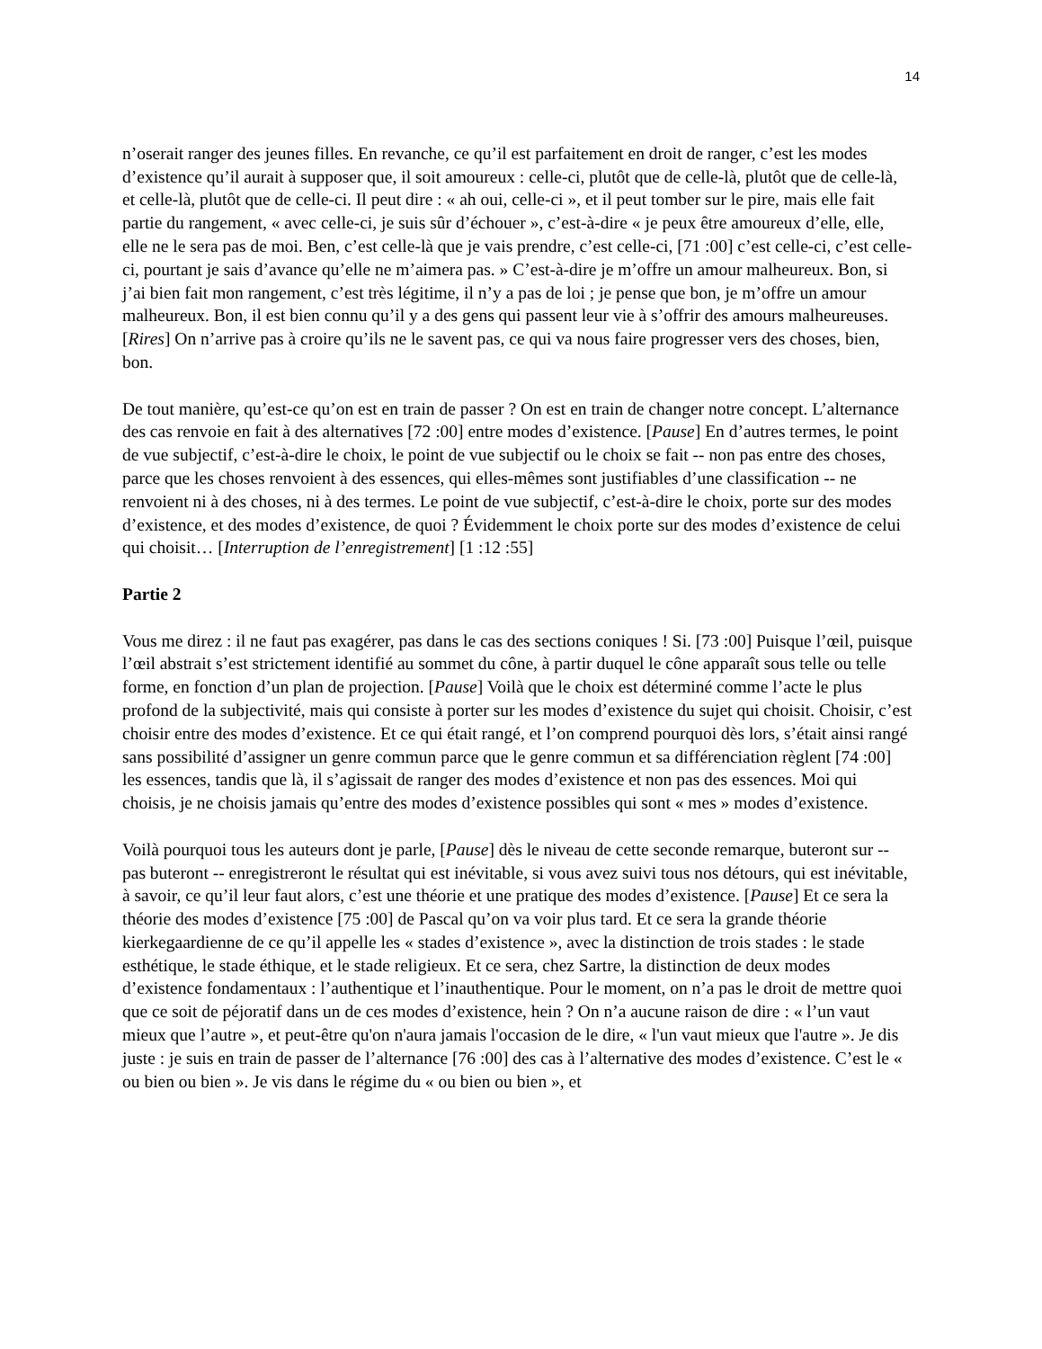14
n’oserait ranger des jeunes filles. En revanche, ce qu’il est parfaitement en droit de ranger, c’est les modes d’existence qu’il aurait à supposer que, il soit amoureux : celle-ci, plutôt que de celle-là, plutôt que de celle-là, et celle-là, plutôt que de celle-ci. Il peut dire : « ah oui, celle-ci », et il peut tomber sur le pire, mais elle fait partie du rangement, « avec celle-ci, je suis sûr d’échouer », c’est-à-dire « je peux être amoureux d’elle, elle, elle ne le sera pas de moi. Ben, c’est celle-là que je vais prendre, c’est celle-ci, [71 :00] c’est celle-ci, c’est celle-ci, pourtant je sais d’avance qu’elle ne m’aimera pas. » C’est-à-dire je m’offre un amour malheureux. Bon, si j’ai bien fait mon rangement, c’est très légitime, il n’y a pas de loi ; je pense que bon, je m’offre un amour malheureux. Bon, il est bien connu qu’il y a des gens qui passent leur vie à s’offrir des amours malheureuses. [Rires] On n’arrive pas à croire qu’ils ne le savent pas, ce qui va nous faire progresser vers des choses, bien, bon.
De tout manière, qu’est-ce qu’on est en train de passer ? On est en train de changer notre concept. L’alternance des cas renvoie en fait à des alternatives [72 :00] entre modes d’existence. [Pause] En d’autres termes, le point de vue subjectif, c’est-à-dire le choix, le point de vue subjectif ou le choix se fait -- non pas entre des choses, parce que les choses renvoient à des essences, qui elles-mêmes sont justifiables d’une classification -- ne renvoient ni à des choses, ni à des termes. Le point de vue subjectif, c’est-à-dire le choix, porte sur des modes d’existence, et des modes d’existence, de quoi ? Évidemment le choix porte sur des modes d’existence de celui qui choisit… [Interruption de l’enregistrement] [1 :12 :55]
Partie 2
Vous me direz : il ne faut pas exagérer, pas dans le cas des sections coniques ! Si. [73 :00] Puisque l’œil, puisque l’œil abstrait s’est strictement identifié au sommet du cône, à partir duquel le cône apparaît sous telle ou telle forme, en fonction d’un plan de projection. [Pause] Voilà que le choix est déterminé comme l’acte le plus profond de la subjectivité, mais qui consiste à porter sur les modes d’existence du sujet qui choisit. Choisir, c’est choisir entre des modes d’existence. Et ce qui était rangé, et l’on comprend pourquoi dès lors, s’était ainsi rangé sans possibilité d’assigner un genre commun parce que le genre commun et sa différenciation règlent [74 :00] les essences, tandis que là, il s’agissait de ranger des modes d’existence et non pas des essences. Moi qui choisis, je ne choisis jamais qu’entre des modes d’existence possibles qui sont « mes » modes d’existence.
Voilà pourquoi tous les auteurs dont je parle, [Pause] dès le niveau de cette seconde remarque, buteront sur -- pas buteront -- enregistreront le résultat qui est inévitable, si vous avez suivi tous nos détours, qui est inévitable, à savoir, ce qu’il leur faut alors, c’est une théorie et une pratique des modes d’existence. [Pause] Et ce sera la théorie des modes d’existence [75 :00] de Pascal qu’on va voir plus tard. Et ce sera la grande théorie kierkegaardienne de ce qu’il appelle les « stades d’existence », avec la distinction de trois stades : le stade esthétique, le stade éthique, et le stade religieux. Et ce sera, chez Sartre, la distinction de deux modes d’existence fondamentaux : l’authentique et l’inauthentique. Pour le moment, on n’a pas le droit de mettre quoi que ce soit de péjoratif dans un de ces modes d’existence, hein ? On n’a aucune raison de dire : « l’un vaut mieux que l’autre », et peut-être qu'on n'aura jamais l'occasion de le dire, « l'un vaut mieux que l'autre ». Je dis juste : je suis en train de passer de l’alternance [76 :00] des cas à l’alternative des modes d’existence. C’est le « ou bien ou bien ». Je vis dans le régime du « ou bien ou bien », et